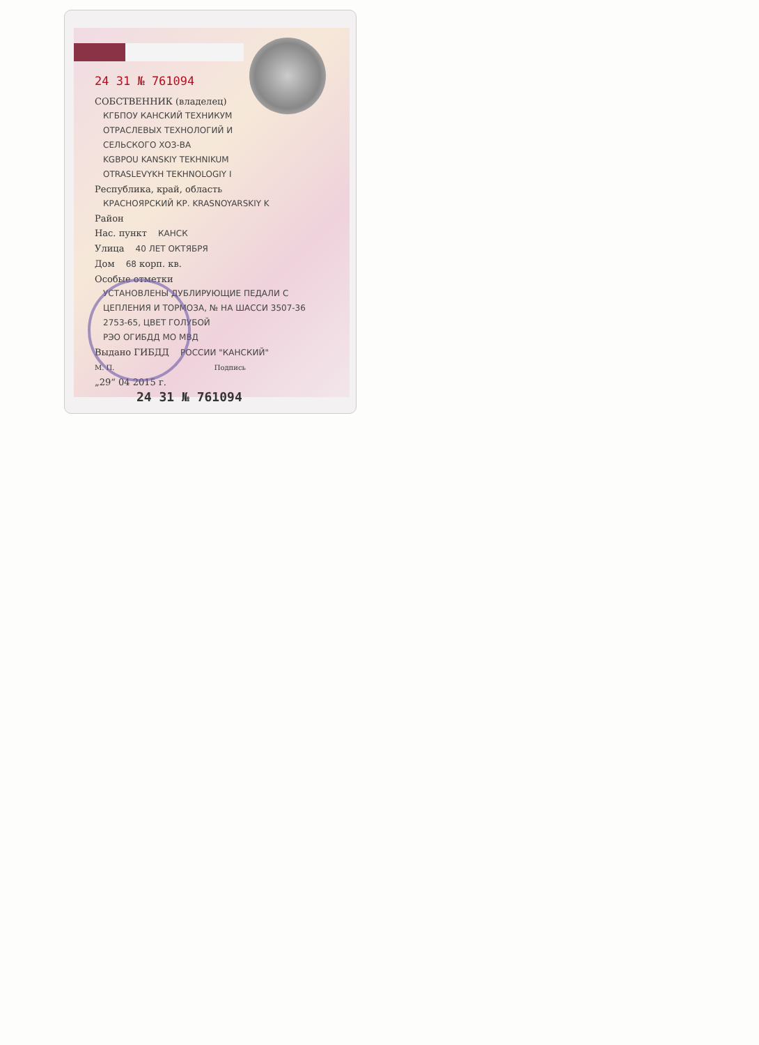24 31 № 761094
СОБСТВЕННИК (владелец)
КГБПОУ КАНСКИЙ ТЕХНИКУМ
ОТРАСЛЕВЫХ ТЕХНОЛОГИЙ И
СЕЛЬСКОГО ХОЗ-ВА
KGBPOU KANSKIY TEKHNIKUM
OTRASLEVYKH TEKHNOLOGIY I
Республика, край, область
КРАСНОЯРСКИЙ КР. KRASNOYARSKIY K
Район
Нас. пункт КАНСК
Улица 40 ЛЕТ ОКТЯБРЯ
Дом 68 корп. кв.
Особые отметки
УСТАНОВЛЕНЫ ДУБЛИРУЮЩИЕ ПЕДАЛИ С
ЦЕПЛЕНИЯ И ТОРМОЗА, № НА ШАССИ 3507-36
2753-65, ЦВЕТ ГОЛУБОЙ
РЭО ОГИБДД МО МВД
Выдано ГИБДД РОССИИ "КАНСКИЙ"
М. П. Подпись
„29“ 04 2015 г.
24 31 № 761094